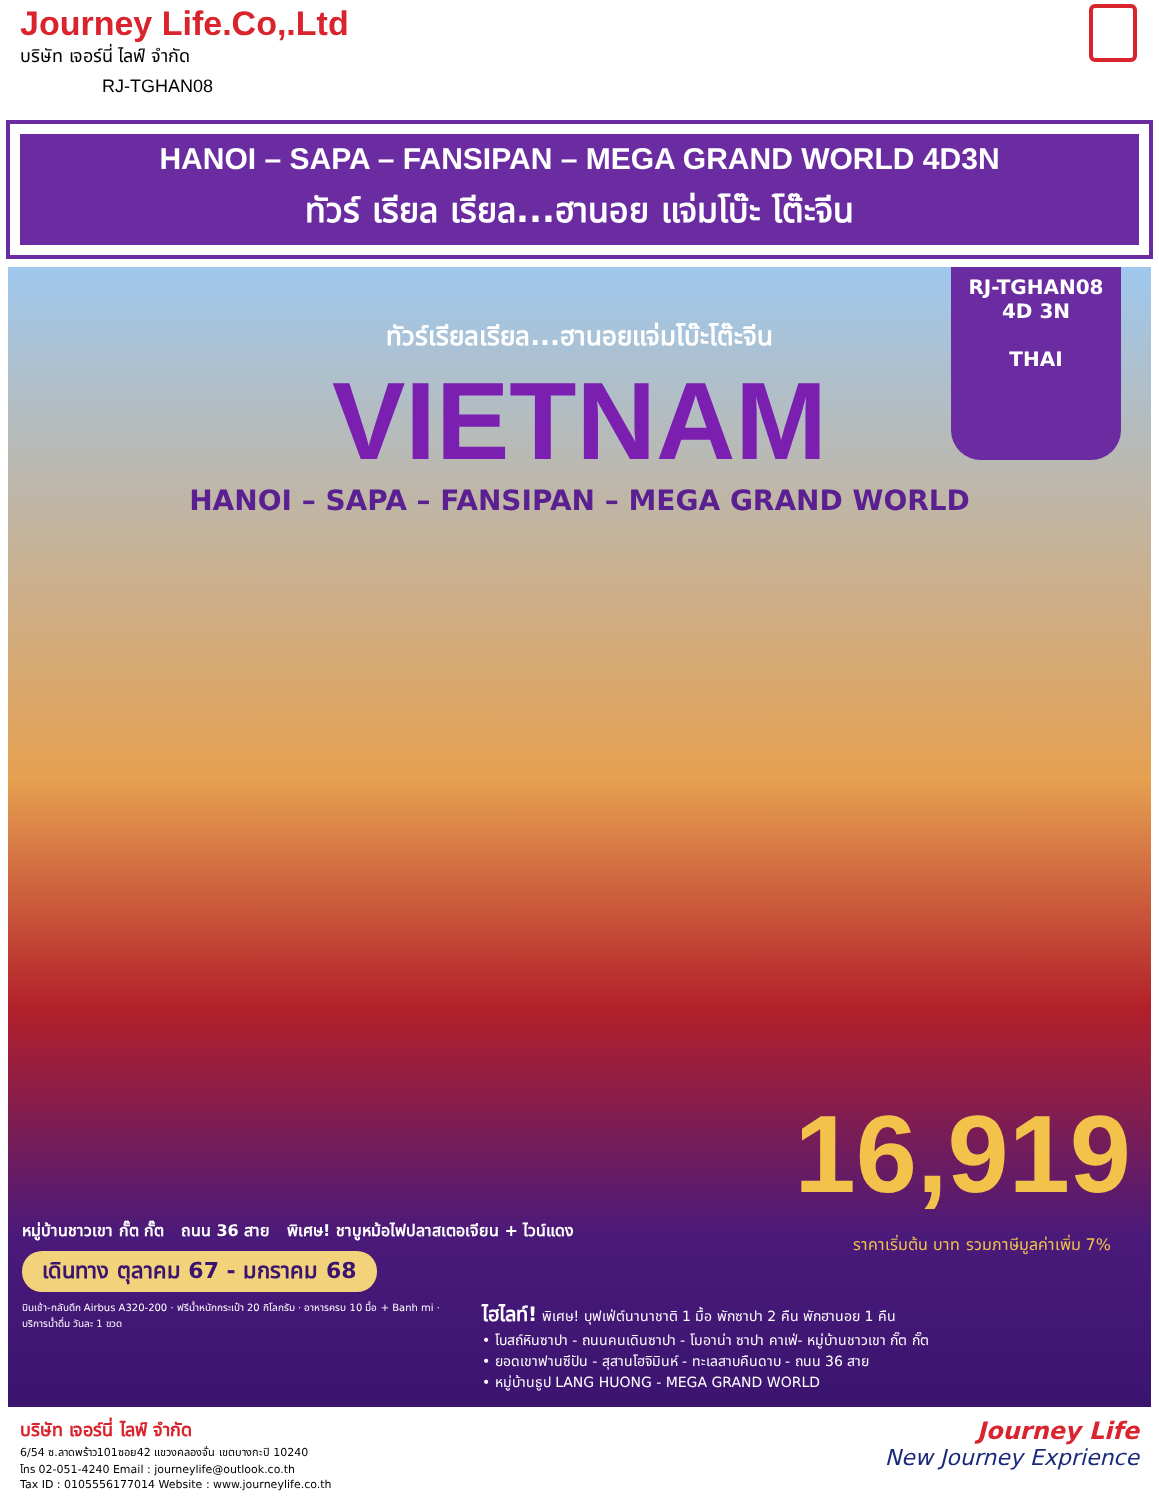Journey Life.Co,.Ltd
บริษัท เจอร์นี่ ไลฟ์ จำกัด
RJ-TGHAN08
HANOI – SAPA – FANSIPAN – MEGA GRAND WORLD 4D3N
ทัวร์ เรียล เรียล...ฮานอย แจ่มโบ๊ะ โต๊ะจีน
RJ-TGHAN08
4D 3N
THAI
ทัวร์เรียลเรียล...ฮานอยแจ่มโบ๊ะโต๊ะจีน
VIETNAM
HANOI – SAPA – FANSIPAN – MEGA GRAND WORLD
16,919
ราคาเริ่มต้น บาท รวมภาษีมูลค่าเพิ่ม 7%
หมู่บ้านชาวเขา กั๊ต กั๊ต ถนน 36 สาย พิเศษ! ชาบูหม้อไฟปลาสเตอเจียน + ไวน์แดง
เดินทาง ตุลาคม 67 - มกราคม 68
บินเช้า-กลับดึก Airbus A320-200 · ฟรีน้ำหนักกระเป๋า 20 กิโลกรัม · อาหารครบ 10 มื้อ + Banh mi · บริการน้ำดื่ม วันละ 1 ขวด
ไฮไลท์! พิเศษ! บุฟเฟ่ต์นานาชาติ 1 มื้อ พักซาปา 2 คืน พักฮานอย 1 คืน
• โบสถ์หินซาปา - ถนนคนเดินซาปา - โมอาน่า ซาปา คาเฟ่- หมู่บ้านชาวเขา กั๊ต กั๊ต
• ยอดเขาฟานซีปัน - สุสานโฮจิมินห์ - ทะเลสาบคืนดาบ - ถนน 36 สาย
• หมู่บ้านธูป LANG HUONG - MEGA GRAND WORLD
บริษัท เจอร์นี่ ไลฟ์ จำกัด
6/54 ซ.ลาดพร้าว101ซอย42 แขวงคลองจั่น เขตบางกะปิ 10240
โทร 02-051-4240 Email : journeylife@outlook.co.th
Tax ID : 0105556177014 Website : www.journeylife.co.th
Journey Life
New Journey Exprience